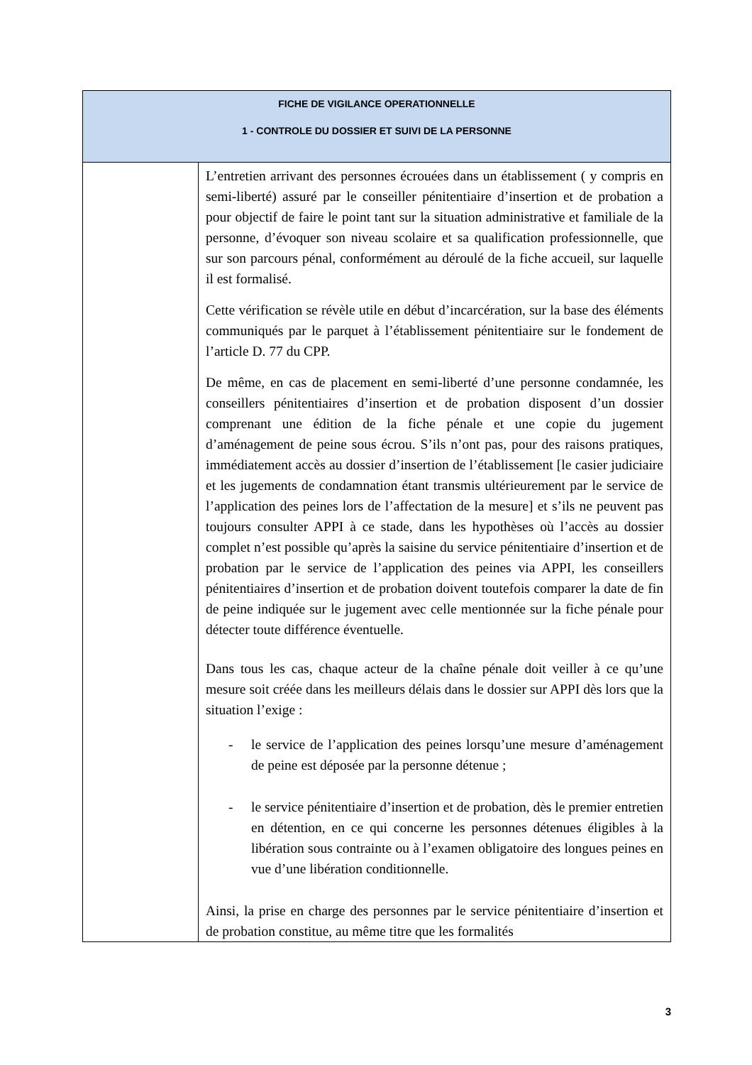| FICHE DE VIGILANCE OPERATIONNELLE 1 - CONTROLE DU DOSSIER ET SUIVI DE LA PERSONNE | |
| --- | --- |
| | L’entretien arrivant des personnes écrouées dans un établissement ( y compris en semi-liberté) assuré par le conseiller pénitentiaire d’insertion et de probation a pour objectif de faire le point tant sur la situation administrative et familiale de la personne, d’évoquer son niveau scolaire et sa qualification professionnelle, que sur son parcours pénal, conformément au déroulé de la fiche accueil, sur laquelle il est formalisé. Cette vérification se révèle utile en début d’incarcération, sur la base des éléments communiqués par le parquet à l’établissement pénitentiaire sur le fondement de l’article D. 77 du CPP. De même, en cas de placement en semi-liberté d’une personne condamnée, les conseillers pénitentiaires d’insertion et de probation disposent d’un dossier comprenant une édition de la fiche pénale et une copie du jugement d’aménagement de peine sous écrou. S’ils n’ont pas, pour des raisons pratiques, immédiatement accès au dossier d’insertion de l’établissement [le casier judiciaire et les jugements de condamnation étant transmis ultérieurement par le service de l’application des peines lors de l’affectation de la mesure] et s’ils ne peuvent pas toujours consulter APPI à ce stade, dans les hypothèses où l’accès au dossier complet n’est possible qu’après la saisine du service pénitentiaire d’insertion et de probation par le service de l’application des peines via APPI, les conseillers pénitentiaires d’insertion et de probation doivent toutefois comparer la date de fin de peine indiquée sur le jugement avec celle mentionnée sur la fiche pénale pour détecter toute différence éventuelle. Dans tous les cas, chaque acteur de la chaîne pénale doit veiller à ce qu’une mesure soit créée dans les meilleurs délais dans le dossier sur APPI dès lors que la situation l’exige : - le service de l’application des peines lorsqu’une mesure d’aménagement de peine est déposée par la personne détenue ; - le service pénitentiaire d’insertion et de probation, dès le premier entretien en détention, en ce qui concerne les personnes détenues éligibles à la libération sous contrainte ou à l’examen obligatoire des longues peines en vue d’une libération conditionnelle. Ainsi, la prise en charge des personnes par le service pénitentiaire d’insertion et de probation constitue, au même titre que les formalités |
3